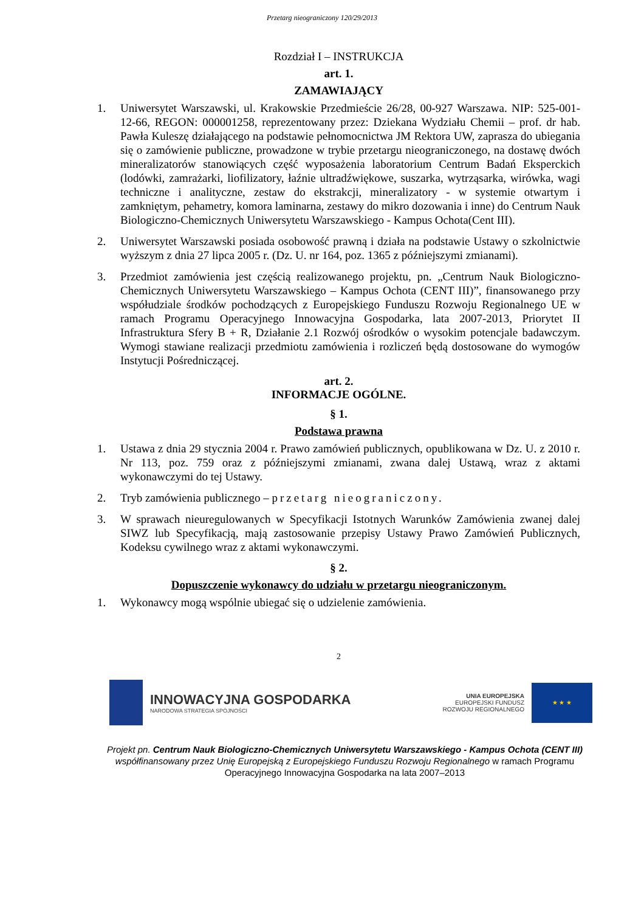Przetarg nieograniczony 120/29/2013
Rozdział I – INSTRUKCJA
art. 1.
ZAMAWIAJĄCY
1. Uniwersytet Warszawski, ul. Krakowskie Przedmieście 26/28, 00-927 Warszawa. NIP: 525-001-12-66, REGON: 000001258, reprezentowany przez: Dziekana Wydziału Chemii – prof. dr hab. Pawła Kuleszę działającego na podstawie pełnomocnictwa JM Rektora UW, zaprasza do ubiegania się o zamówienie publiczne, prowadzone w trybie przetargu nieograniczonego, na dostawę dwóch mineralizatorów stanowiących część wyposażenia laboratorium Centrum Badań Eksperckich (lodówki, zamrażarki, liofilizatory, łaźnie ultradźwiękowe, suszarka, wytrząsarka, wirówka, wagi techniczne i analityczne, zestaw do ekstrakcji, mineralizatory - w systemie otwartym i zamkniętym, pehametry, komora laminarna, zestawy do mikro dozowania i inne) do Centrum Nauk Biologiczno-Chemicznych Uniwersytetu Warszawskiego - Kampus Ochota(Cent III).
2. Uniwersytet Warszawski posiada osobowość prawną i działa na podstawie Ustawy o szkolnictwie wyższym z dnia 27 lipca 2005 r. (Dz. U. nr 164, poz. 1365 z późniejszymi zmianami).
3. Przedmiot zamówienia jest częścią realizowanego projektu, pn. „Centrum Nauk Biologiczno-Chemicznych Uniwersytetu Warszawskiego – Kampus Ochota (CENT III)”, finansowanego przy współudziale środków pochodzących z Europejskiego Funduszu Rozwoju Regionalnego UE w ramach Programu Operacyjnego Innowacyjna Gospodarka, lata 2007-2013, Priorytet II Infrastruktura Sfery B + R, Działanie 2.1 Rozwój ośrodków o wysokim potencjale badawczym. Wymogi stawiane realizacji przedmiotu zamówienia i rozliczeń będą dostosowane do wymogów Instytucji Pośredniczącej.
art. 2.
INFORMACJE OGÓLNE.
§ 1.
Podstawa prawna
1. Ustawa z dnia 29 stycznia 2004 r. Prawo zamówień publicznych, opublikowana w Dz. U. z 2010 r. Nr 113, poz. 759 oraz z późniejszymi zmianami, zwana dalej Ustawą, wraz z aktami wykonawczymi do tej Ustawy.
2. Tryb zamówienia publicznego – przetarg nieograniczony.
3. W sprawach nieuregulowanych w Specyfikacji Istotnych Warunków Zamówienia zwanej dalej SIWZ lub Specyfikacją, mają zastosowanie przepisy Ustawy Prawo Zamówień Publicznych, Kodeksu cywilnego wraz z aktami wykonawczymi.
§ 2.
Dopuszczenie wykonawcy do udziału w przetargu nieograniczonym.
1. Wykonawcy mogą wspólnie ubiegać się o udzielenie zamówienia.
2
INNOWACYJNA GOSPODARKA
NARODOWA STRATEGIA SPÓJNOŚCI
UNIA EUROPEJSKA
EUROPEJSKI FUNDUSZ
ROZWOJU REGIONALNEGO
★ ★ ★
Projekt pn. Centrum Nauk Biologiczno-Chemicznych Uniwersytetu Warszawskiego - Kampus Ochota (CENT III) współfinansowany przez Unię Europejską z Europejskiego Funduszu Rozwoju Regionalnego w ramach Programu Operacyjnego Innowacyjna Gospodarka na lata 2007–2013